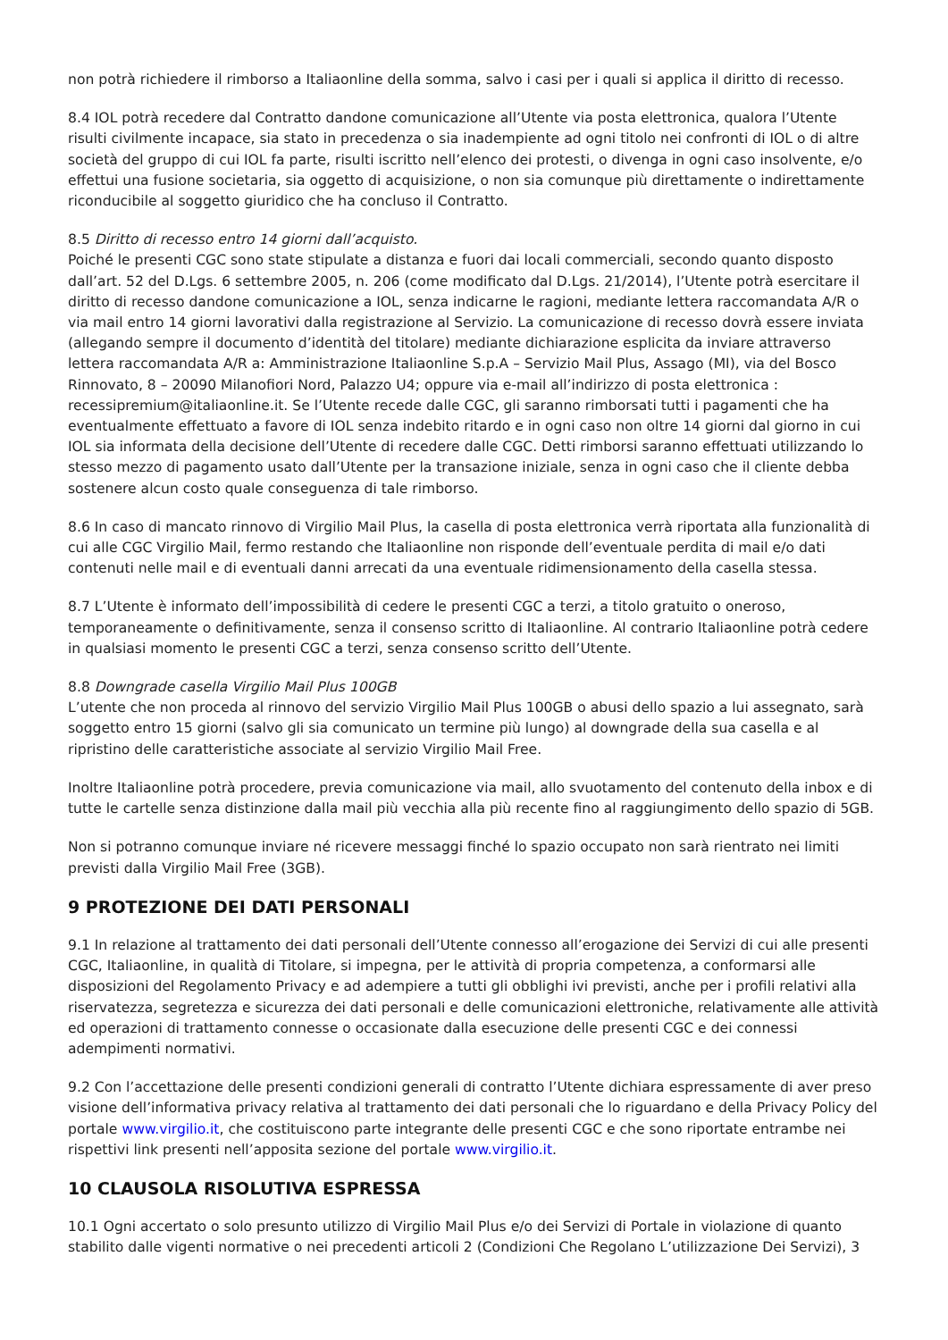non potrà richiedere il rimborso a Italiaonline della somma, salvo i casi per i quali si applica il diritto di recesso.
8.4 IOL potrà recedere dal Contratto dandone comunicazione all’Utente via posta elettronica, qualora l’Utente risulti civilmente incapace, sia stato in precedenza o sia inadempiente ad ogni titolo nei confronti di IOL o di altre società del gruppo di cui IOL fa parte, risulti iscritto nell’elenco dei protesti, o divenga in ogni caso insolvente, e/o effettui una fusione societaria, sia oggetto di acquisizione, o non sia comunque più direttamente o indirettamente riconducibile al soggetto giuridico che ha concluso il Contratto.
8.5 Diritto di recesso entro 14 giorni dall’acquisto.
Poiché le presenti CGC sono state stipulate a distanza e fuori dai locali commerciali, secondo quanto disposto dall’art. 52 del D.Lgs. 6 settembre 2005, n. 206 (come modificato dal D.Lgs. 21/2014), l’Utente potrà esercitare il diritto di recesso dandone comunicazione a IOL, senza indicarne le ragioni, mediante lettera raccomandata A/R o via mail entro 14 giorni lavorativi dalla registrazione al Servizio. La comunicazione di recesso dovrà essere inviata (allegando sempre il documento d’identità del titolare) mediante dichiarazione esplicita da inviare attraverso lettera raccomandata A/R a: Amministrazione Italiaonline S.p.A – Servizio Mail Plus, Assago (MI), via del Bosco Rinnovato, 8 – 20090 Milanofiori Nord, Palazzo U4; oppure via e-mail all’indirizzo di posta elettronica : recessipremium@italiaonline.it. Se l’Utente recede dalle CGC, gli saranno rimborsati tutti i pagamenti che ha eventualmente effettuato a favore di IOL senza indebito ritardo e in ogni caso non oltre 14 giorni dal giorno in cui IOL sia informata della decisione dell’Utente di recedere dalle CGC. Detti rimborsi saranno effettuati utilizzando lo stesso mezzo di pagamento usato dall’Utente per la transazione iniziale, senza in ogni caso che il cliente debba sostenere alcun costo quale conseguenza di tale rimborso.
8.6 In caso di mancato rinnovo di Virgilio Mail Plus, la casella di posta elettronica verrà riportata alla funzionalità di cui alle CGC Virgilio Mail, fermo restando che Italiaonline non risponde dell’eventuale perdita di mail e/o dati contenuti nelle mail e di eventuali danni arrecati da una eventuale ridimensionamento della casella stessa.
8.7 L’Utente è informato dell’impossibilità di cedere le presenti CGC a terzi, a titolo gratuito o oneroso, temporaneamente o definitivamente, senza il consenso scritto di Italiaonline. Al contrario Italiaonline potrà cedere in qualsiasi momento le presenti CGC a terzi, senza consenso scritto dell’Utente.
8.8 Downgrade casella Virgilio Mail Plus 100GB
L’utente che non proceda al rinnovo del servizio Virgilio Mail Plus 100GB o abusi dello spazio a lui assegnato, sarà soggetto entro 15 giorni (salvo gli sia comunicato un termine più lungo) al downgrade della sua casella e al ripristino delle caratteristiche associate al servizio Virgilio Mail Free.
Inoltre Italiaonline potrà procedere, previa comunicazione via mail, allo svuotamento del contenuto della inbox e di tutte le cartelle senza distinzione dalla mail più vecchia alla più recente fino al raggiungimento dello spazio di 5GB.
Non si potranno comunque inviare né ricevere messaggi finché lo spazio occupato non sarà rientrato nei limiti previsti dalla Virgilio Mail Free (3GB).
9 PROTEZIONE DEI DATI PERSONALI
9.1 In relazione al trattamento dei dati personali dell’Utente connesso all’erogazione dei Servizi di cui alle presenti CGC, Italiaonline, in qualità di Titolare, si impegna, per le attività di propria competenza, a conformarsi alle disposizioni del Regolamento Privacy e ad adempiere a tutti gli obblighi ivi previsti, anche per i profili relativi alla riservatezza, segretezza e sicurezza dei dati personali e delle comunicazioni elettroniche, relativamente alle attività ed operazioni di trattamento connesse o occasionate dalla esecuzione delle presenti CGC e dei connessi adempimenti normativi.
9.2 Con l’accettazione delle presenti condizioni generali di contratto l’Utente dichiara espressamente di aver preso visione dell’informativa privacy relativa al trattamento dei dati personali che lo riguardano e della Privacy Policy del portale www.virgilio.it, che costituiscono parte integrante delle presenti CGC e che sono riportate entrambe nei rispettivi link presenti nell’apposita sezione del portale www.virgilio.it.
10 CLAUSOLA RISOLUTIVA ESPRESSA
10.1 Ogni accertato o solo presunto utilizzo di Virgilio Mail Plus e/o dei Servizi di Portale in violazione di quanto stabilito dalle vigenti normative o nei precedenti articoli 2 (Condizioni Che Regolano L’utilizzazione Dei Servizi), 3